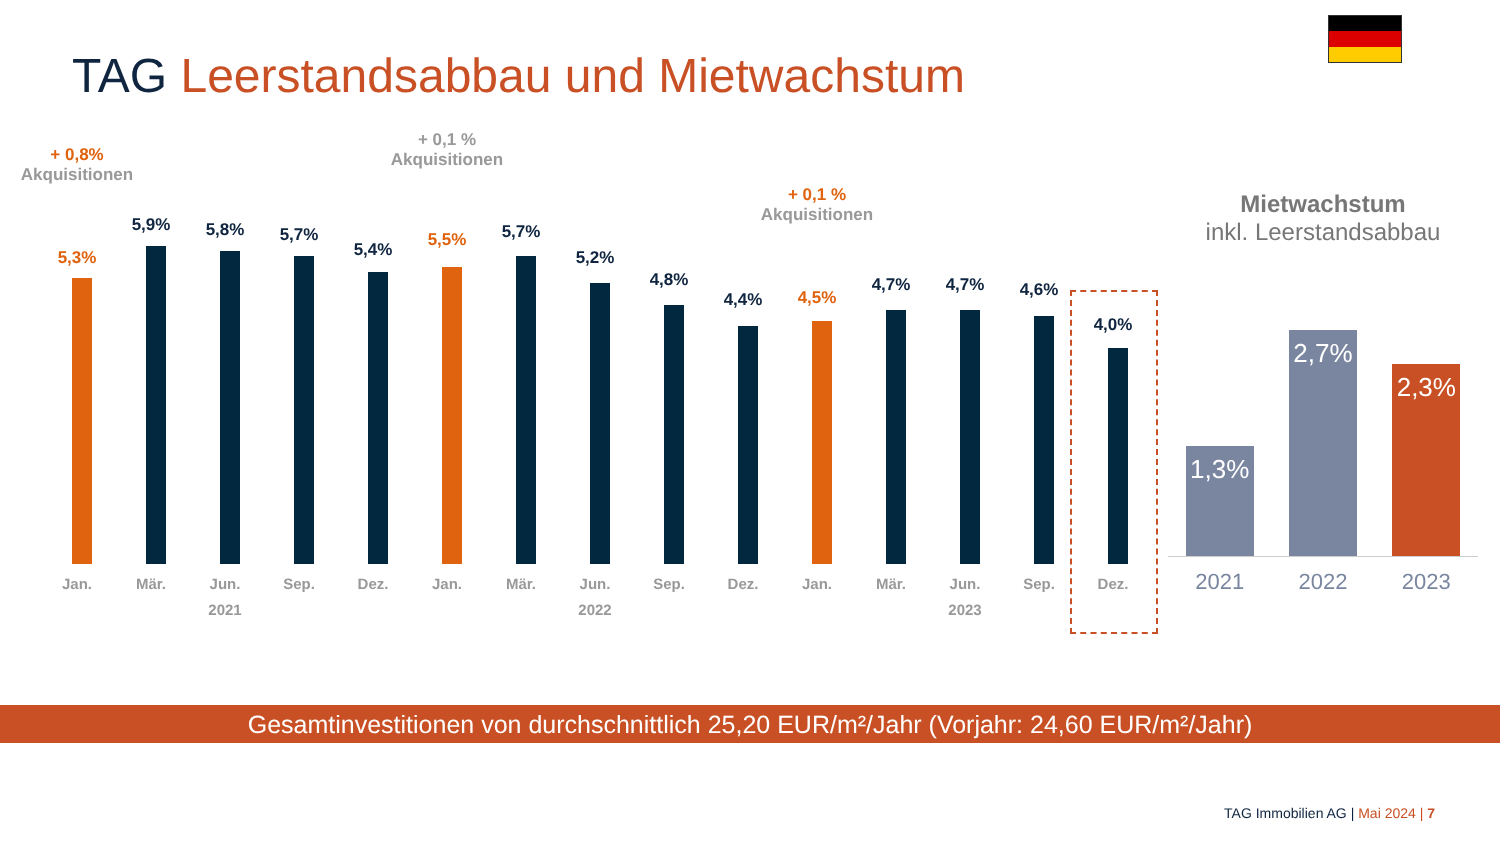TAG Leerstandsabbau und Mietwachstum
+ 0,8%
Akquisitionen
5,3%
Jan.
5,9%
Mär.
5,8%
Jun.
2021
5,7%
Sep.
5,4%
Dez.
+ 0,1 %
Akquisitionen
5,5%
Jan.
5,7%
Mär.
5,2%
Jun.
2022
4,8%
Sep.
4,4%
Dez.
+ 0,1 %
Akquisitionen
4,5%
Jan.
4,7%
Mär.
4,7%
Jun.
2023
4,6%
Sep.
4,0%
Dez.
Mietwachstum
inkl. Leerstandsabbau
1,3%
2,7%
2,3%
2021 2022 2023
Gesamtinvestitionen von durchschnittlich 25,20 EUR/m²/Jahr (Vorjahr: 24,60 EUR/m²/Jahr)
TAG Immobilien AG | Mai 2024 | 7